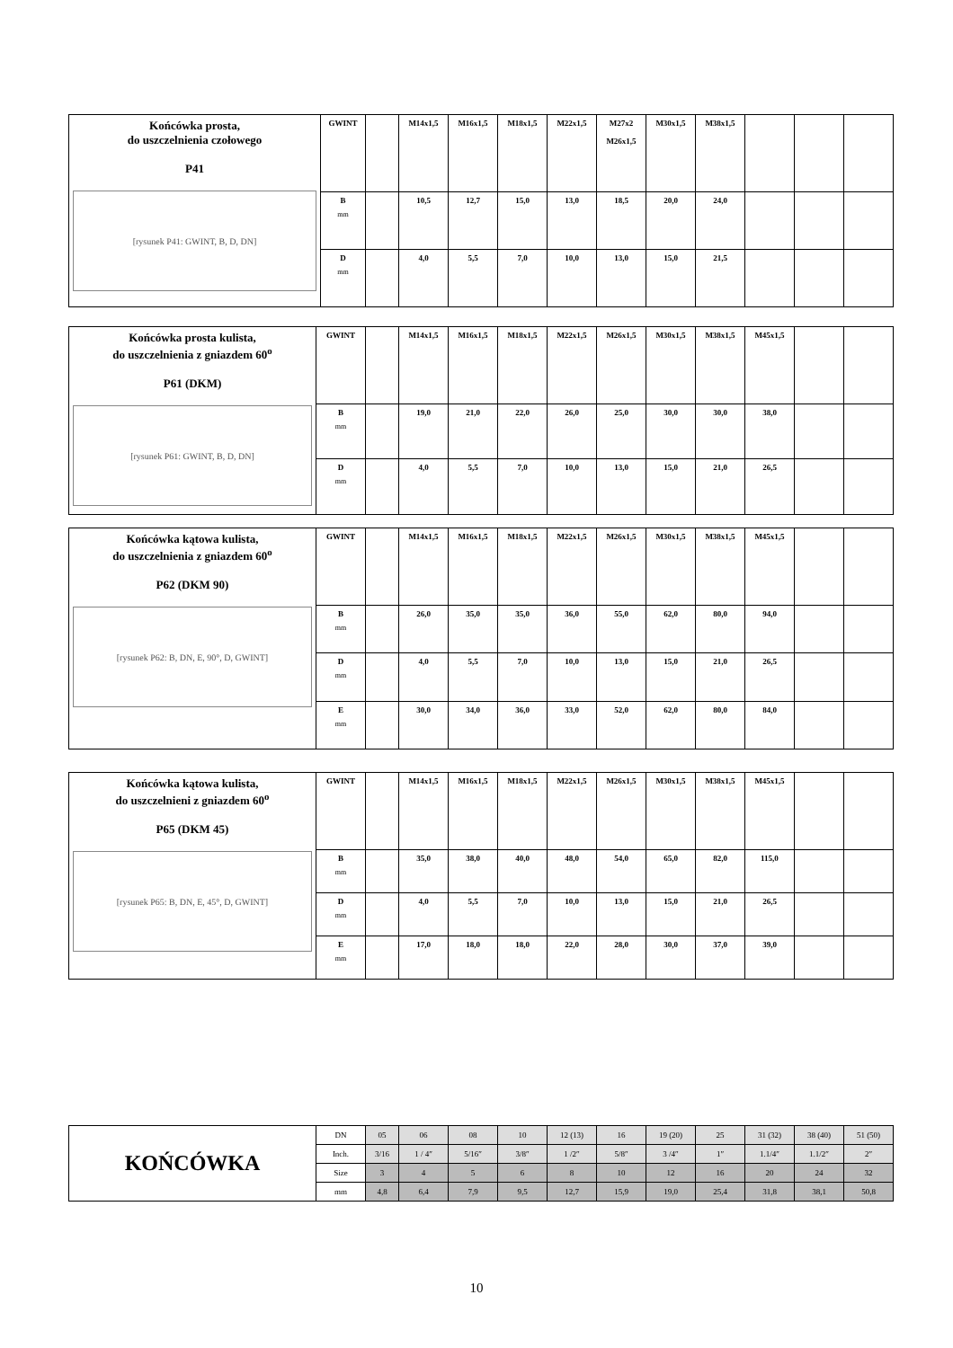| Końcówka prosta, do uszczelnienia czołowego P41 [rysunek P41: GWINT, B, D, DN] | GWINT | | M14x1,5 | M16x1,5 | M18x1,5 | M22x1,5 | M27x2 M26x1,5 | M30x1,5 | M38x1,5 | | | |
| | B mm | | 10,5 | 12,7 | 15,0 | 13,0 | 18,5 | 20,0 | 24,0 | | | |
| | D mm | | 4,0 | 5,5 | 7,0 | 10,0 | 13,0 | 15,0 | 21,5 | | | |
| Końcówka prosta kulista, do uszczelnienia z gniazdem 60<sup>o</sup> P61 (DKM) [rysunek P61: GWINT, B, D, DN] | GWINT | | M14x1,5 | M16x1,5 | M18x1,5 | M22x1,5 | M26x1,5 | M30x1,5 | M38x1,5 | M45x1,5 | | |
| | B mm | | 19,0 | 21,0 | 22,0 | 26,0 | 25,0 | 30,0 | 30,0 | 38,0 | | |
| | D mm | | 4,0 | 5,5 | 7,0 | 10,0 | 13,0 | 15,0 | 21,0 | 26,5 | | |
| Końcówka kątowa kulista, do uszczelnienia z gniazdem 60<sup>o</sup> P62 (DKM 90) [rysunek P62: B, DN, E, 90°, D, GWINT] | GWINT | | M14x1,5 | M16x1,5 | M18x1,5 | M22x1,5 | M26x1,5 | M30x1,5 | M38x1,5 | M45x1,5 | | |
| | B mm | | 26,0 | 35,0 | 35,0 | 36,0 | 55,0 | 62,0 | 80,0 | 94,0 | | |
| | D mm | | 4,0 | 5,5 | 7,0 | 10,0 | 13,0 | 15,0 | 21,0 | 26,5 | | |
| | E mm | | 30,0 | 34,0 | 36,0 | 33,0 | 52,0 | 62,0 | 80,0 | 84,0 | | |
| Końcówka kątowa kulista, do uszczelnieni z gniazdem 60<sup>o</sup> P65 (DKM 45) [rysunek P65: B, DN, E, 45°, D, GWINT] | GWINT | | M14x1,5 | M16x1,5 | M18x1,5 | M22x1,5 | M26x1,5 | M30x1,5 | M38x1,5 | M45x1,5 | | |
| | B mm | | 35,0 | 38,0 | 40,0 | 48,0 | 54,0 | 65,0 | 82,0 | 115,0 | | |
| | D mm | | 4,0 | 5,5 | 7,0 | 10,0 | 13,0 | 15,0 | 21,0 | 26,5 | | |
| | E mm | | 17,0 | 18,0 | 18,0 | 22,0 | 28,0 | 30,0 | 37,0 | 39,0 | | |
| KOŃCÓWKA | DN | 05 | 06 | 08 | 10 | 12 (13) | 16 | 19 (20) | 25 | 31 (32) | 38 (40) | 51 (50) |
| | Inch. | 3/16 | 1 / 4″ | 5/16″ | 3/8″ | 1 /2″ | 5/8″ | 3 /4″ | 1″ | 1.1/4″ | 1.1/2″ | 2″ |
| | Size | 3 | 4 | 5 | 6 | 8 | 10 | 12 | 16 | 20 | 24 | 32 |
| | mm | 4,8 | 6,4 | 7,9 | 9,5 | 12,7 | 15,9 | 19,0 | 25,4 | 31,8 | 38,1 | 50,8 |
10